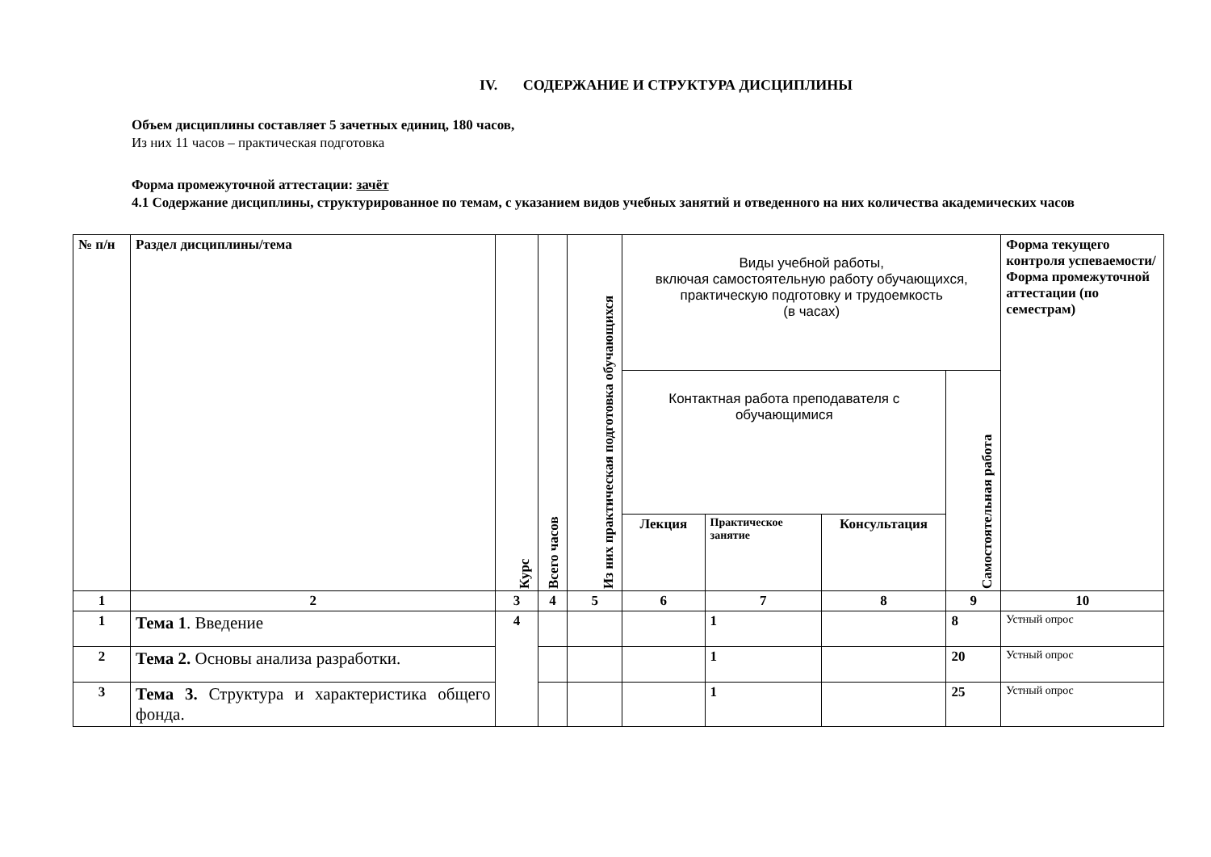IV. СОДЕРЖАНИЕ И СТРУКТУРА ДИСЦИПЛИНЫ
Объем дисциплины составляет 5 зачетных единиц, 180 часов,
Из них 11 часов – практическая подготовка
Форма промежуточной аттестации: зачёт
4.1 Содержание дисциплины, структурированное по темам, с указанием видов учебных занятий и отведенного на них количества академических часов
| № п/н | Раздел дисциплины/тема | Курс | Всего часов | Из них практическая подготовка обучающихся | Виды учебной работы, включая самостоятельную работу обучающихся, практическую подготовку и трудоемкость (в часах) | | | | Форма текущего контроля успеваемости/ Форма промежуточной аттестации (по семестрам) |
| --- | --- | --- | --- | --- | --- | --- | --- | --- | --- |
| | | | | | Контактная работа преподавателя с обучающимися | | | Самостоятельная работа | |
| | | | | | Лекция | Практическое занятие | Консультация | | |
| 1 | 2 | 3 | 4 | 5 | 6 | 7 | 8 | 9 | 10 |
| 1 | Тема 1 . Введение | 4 | | | | 1 | | 8 | Устный опрос |
| 2 | Тема 2. Основы анализа разработки. | | | | | 1 | | 20 | Устный опрос |
| 3 | Тема 3. Структура и характеристика общего фонда. | | | | | 1 | | 25 | Устный опрос |